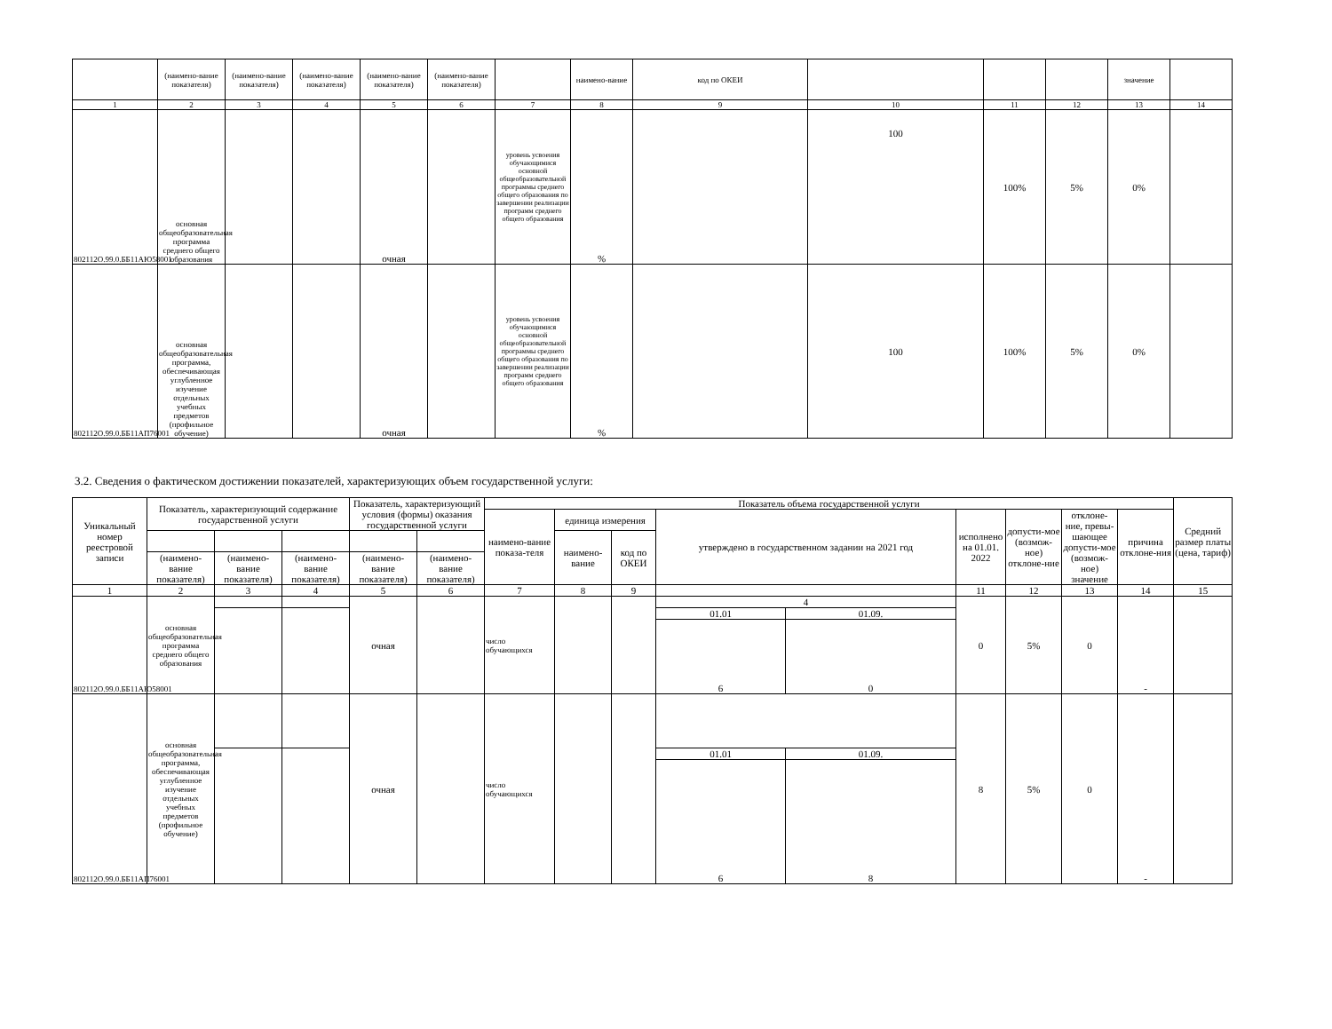| | (наимено-вание показателя) | (наимено-вание показателя) | (наимено-вание показателя) | (наимено-вание показателя) | (наимено-вание показателя) | | наимено-вание | код по ОКЕИ | | | | значение | |
| 1 | 2 | 3 | 4 | 5 | 6 | 7 | 8 | 9 | 10 | 11 | 12 | 13 | 14 |
| 802112О.99.0.ББ11АЮ58001 | основная общеобразовательная программа среднего общего образования | | | очная | | уровень усвоения обучающимися основной общеобразовательной программы среднего общего образования по завершении реализации программ среднего общего образования | % | | 100 | 100% | 5% | 0% | |
| 802112О.99.0.ББ11АП76001 | основная общеобразовательная программа, обеспечивающая углубленное изучение отдельных учебных предметов (профильное обучение) | | | очная | | уровень усвоения обучающимися основной общеобразовательной программы среднего общего образования по завершении реализации программ среднего общего образования | % | | 100 | 100% | 5% | 0% | |
3.2. Сведения о фактическом достижении показателей, характеризующих объем государственной услуги:
| Уникальный номер реестровой записи | Показатель, характеризующий содержание государственной услуги | | | Показатель, характеризующий условия (формы) оказания государственной услуги | | Показатель объема государственной услуги | | | | | | | | | Средний размер платы (цена, тариф) |
| --- | --- | --- | --- | --- | --- | --- | --- | --- | --- | --- | --- | --- | --- | --- | --- |
| | | | | | | наимено-вание показа-теля | единица измерения | | утверждено в государственном задании на 2021 год | | исполнено на 01.01. 2022 | допусти-мое (возмож-ное) отклоне-ние | отклоне-ние, превы-шающее допусти-мое (возмож-ное) значение | причина отклоне-ния | |
| | | | | | | | наимено-вание | код по ОКЕИ | | | | | | | |
| | (наимено-вание показателя) | (наимено-вание показателя) | (наимено-вание показателя) | (наимено-вание показателя) | (наимено-вание показателя) | | | | | | | | | | |
| 1 | 2 | 3 | 4 | 5 | 6 | 7 | 8 | 9 | | | 11 | 12 | 13 | 14 | 15 |
| 802112О.99.0.ББ11АЮ58001 | основная общеобразовательная программа среднего общего образования | | | очная | | число обучающихся | | | 4 | | 0 | 5% | 0 | - | |
| | | | | | | | | | 01.01 | 01.09. | | | | | |
| | | | | | | | | | 6 | 0 | | | | | |
| 802112О.99.0.ББ11АП76001 | основная общеобразовательная программа, обеспечивающая углубленное изучение отдельных учебных предметов (профильное обучение) | | | очная | | число обучающихся | | | | | 8 | 5% | 0 | - | |
| | | | | | | | | | 01.01 | 01.09. | | | | | |
| | | | | | | | | | 6 | 8 | | | | | |